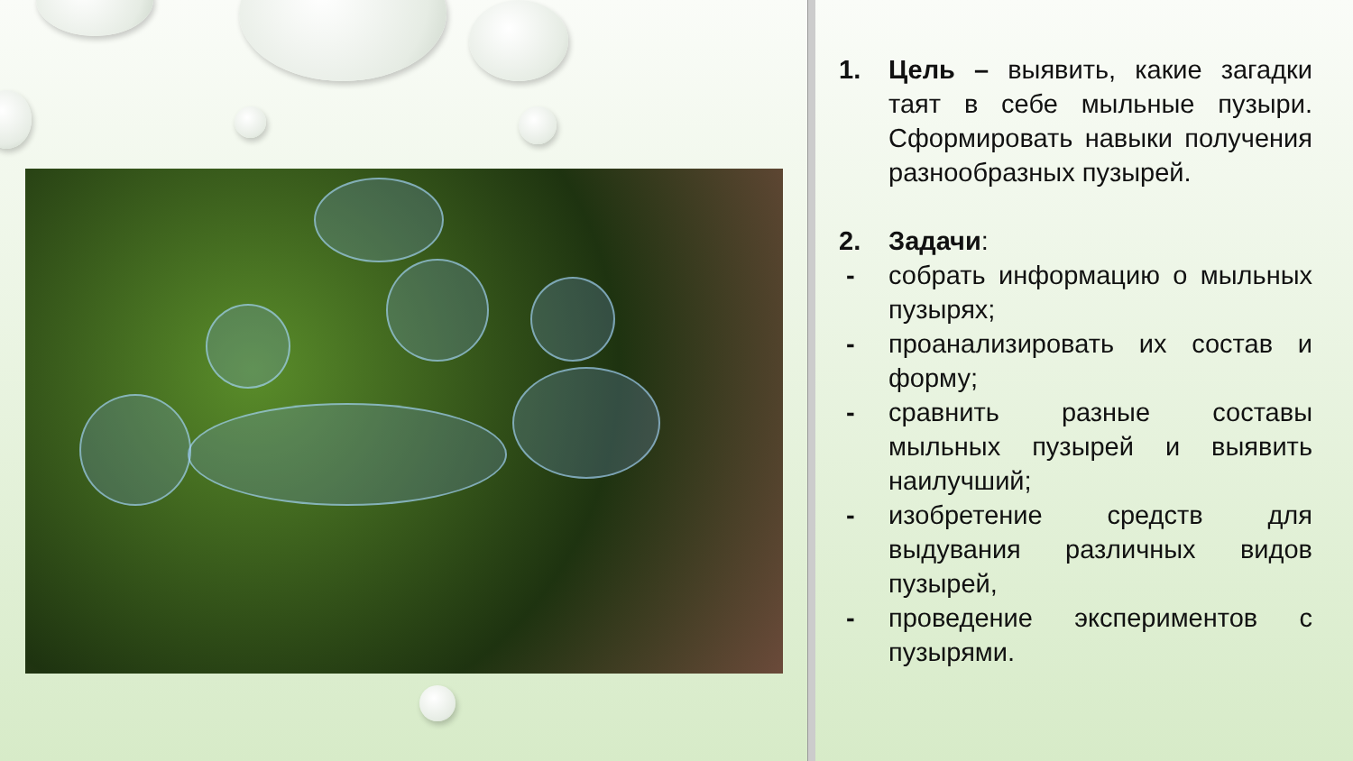1. Цель – выявить, какие загадки таят в себе мыльные пузыри. Сформировать навыки получения разнообразных пузырей.
2. Задачи:
- собрать информацию о мыльных пузырях;
- проанализировать их состав и форму;
- сравнить разные составы мыльных пузырей и выявить наилучший;
- изобретение средств для выдувания различных видов пузырей,
- проведение экспериментов с пузырями.